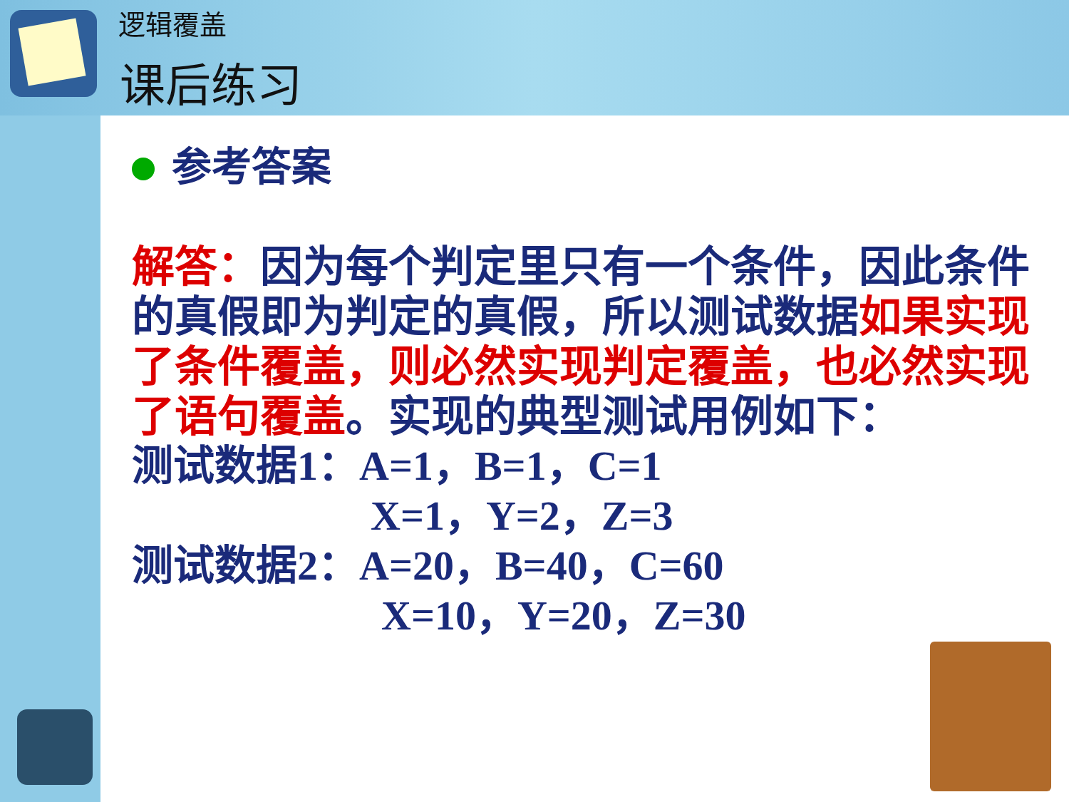逻辑覆盖
课后练习
参考答案
解答：因为每个判定里只有一个条件，因此条件的真假即为判定的真假，所以测试数据如果实现了条件覆盖，则必然实现判定覆盖，也必然实现了语句覆盖。实现的典型测试用例如下：
测试数据1：A=1，B=1，C=1
X=1，Y=2，Z=3
测试数据2：A=20，B=40，C=60
X=10，Y=20，Z=30